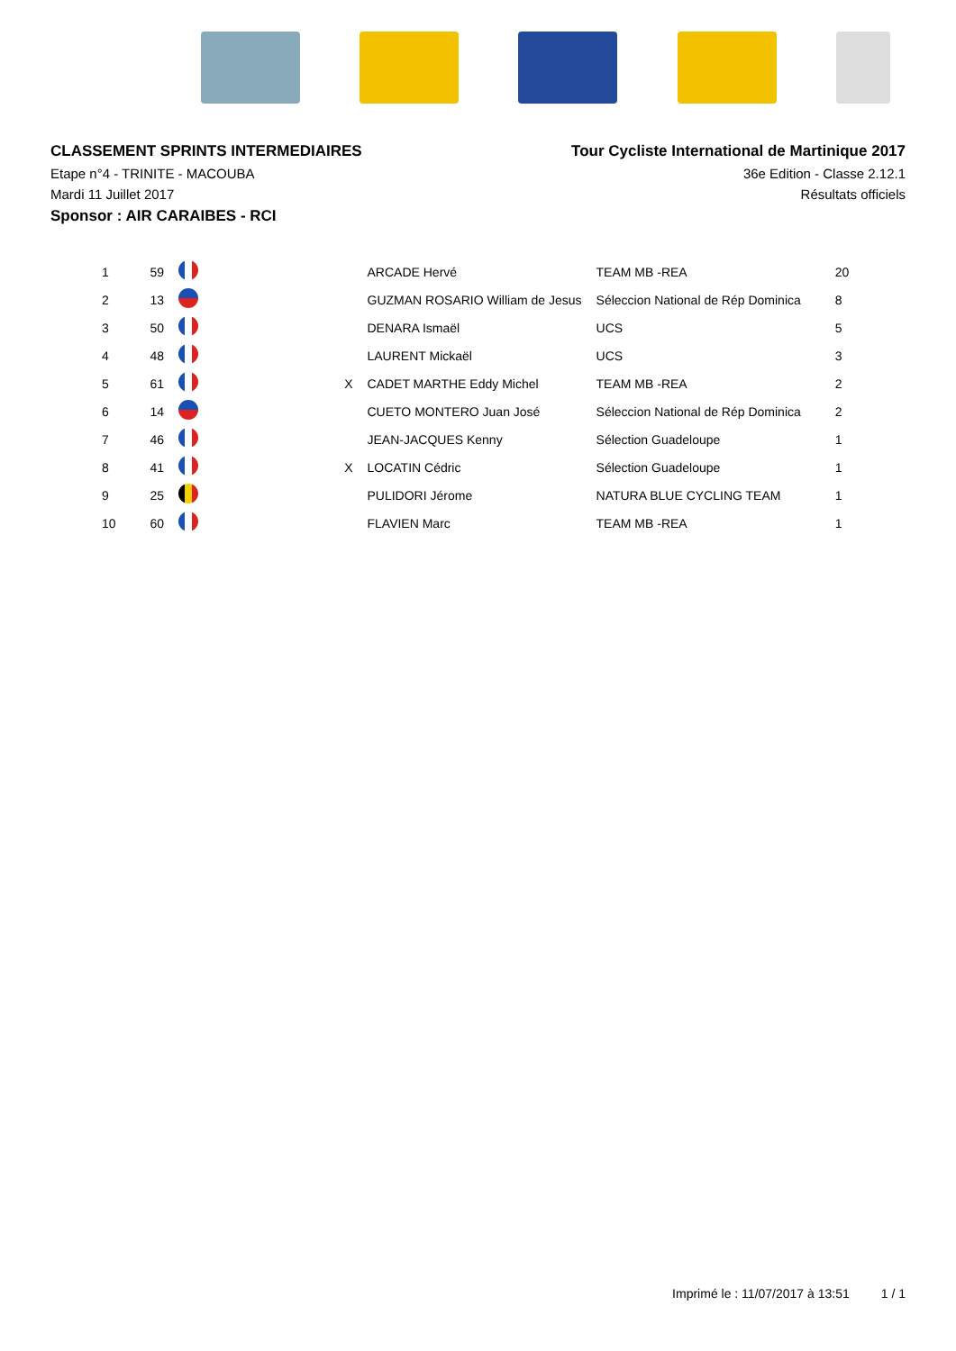CLASSEMENT SPRINTS INTERMEDIAIRES
Etape n°4 - TRINITE - MACOUBA
Mardi 11 Juillet 2017
Sponsor : AIR CARAIBES - RCI
Tour Cycliste International de Martinique 2017
36e Edition - Classe 2.12.1
Résultats officiels
| 1 | 59 | | | | ARCADE Hervé | TEAM MB -REA | 20 |
| 2 | 13 | | | | GUZMAN ROSARIO William de Jesus | Séleccion National de Rép Dominica | 8 |
| 3 | 50 | | | | DENARA Ismaël | UCS | 5 |
| 4 | 48 | | | | LAURENT Mickaël | UCS | 3 |
| 5 | 61 | | | X | CADET MARTHE Eddy Michel | TEAM MB -REA | 2 |
| 6 | 14 | | | | CUETO MONTERO Juan José | Séleccion National de Rép Dominica | 2 |
| 7 | 46 | | | | JEAN-JACQUES Kenny | Sélection Guadeloupe | 1 |
| 8 | 41 | | | X | LOCATIN Cédric | Sélection Guadeloupe | 1 |
| 9 | 25 | | | | PULIDORI Jérome | NATURA BLUE CYCLING TEAM | 1 |
| 10 | 60 | | | | FLAVIEN Marc | TEAM MB -REA | 1 |
Imprimé le : 11/07/2017 à 13:51 1 / 1